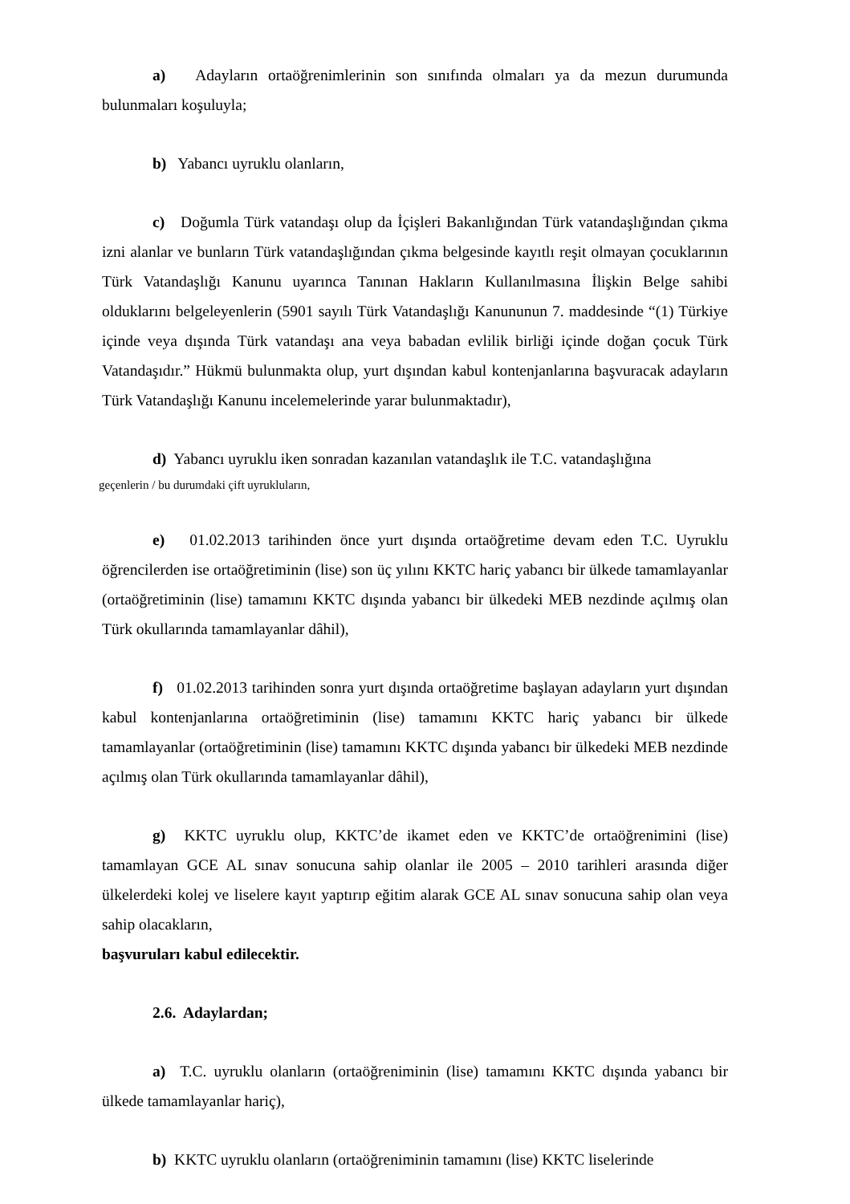a) Adayların ortaöğrenimlerinin son sınıfında olmaları ya da mezun durumunda bulunmaları koşuluyla;
b) Yabancı uyruklu olanların,
c) Doğumla Türk vatandaşı olup da İçişleri Bakanlığından Türk vatandaşlığından çıkma izni alanlar ve bunların Türk vatandaşlığından çıkma belgesinde kayıtlı reşit olmayan çocuklarının Türk Vatandaşlığı Kanunu uyarınca Tanınan Hakların Kullanılmasına İlişkin Belge sahibi olduklarını belgeleyenlerin (5901 sayılı Türk Vatandaşlığı Kanununun 7. maddesinde “(1) Türkiye içinde veya dışında Türk vatandaşı ana veya babadan evlilik birliği içinde doğan çocuk Türk Vatandaşıdır.” Hükmü bulunmakta olup, yurt dışından kabul kontenjanlarına başvuracak adayların Türk Vatandaşlığı Kanunu incelemelerinde yarar bulunmaktadır),
d) Yabancı uyruklu iken sonradan kazanılan vatandaşlık ile T.C. vatandaşlığına
geçenlerin / bu durumdaki çift uyrukluların,
e) 01.02.2013 tarihinden önce yurt dışında ortaöğretime devam eden T.C. Uyruklu öğrencilerden ise ortaöğretiminin (lise) son üç yılını KKTC hariç yabancı bir ülkede tamamlayanlar (ortaöğretiminin (lise) tamamını KKTC dışında yabancı bir ülkedeki MEB nezdinde açılmış olan Türk okullarında tamamlayanlar dâhil),
f) 01.02.2013 tarihinden sonra yurt dışında ortaöğretime başlayan adayların yurt dışından kabul kontenjanlarına ortaöğretiminin (lise) tamamını KKTC hariç yabancı bir ülkede tamamlayanlar (ortaöğretiminin (lise) tamamını KKTC dışında yabancı bir ülkedeki MEB nezdinde açılmış olan Türk okullarında tamamlayanlar dâhil),
g) KKTC uyruklu olup, KKTC’de ikamet eden ve KKTC’de ortaöğrenimini (lise) tamamlayan GCE AL sınav sonucuna sahip olanlar ile 2005 – 2010 tarihleri arasında diğer ülkelerdeki kolej ve liselere kayıt yaptırıp eğitim alarak GCE AL sınav sonucuna sahip olan veya sahip olacakların,
başvuruları kabul edilecektir.
2.6. Adaylardan;
a) T.C. uyruklu olanların (ortaöğreniminin (lise) tamamını KKTC dışında yabancı bir ülkede tamamlayanlar hariç),
b) KKTC uyruklu olanların (ortaöğreniminin tamamını (lise) KKTC liselerinde